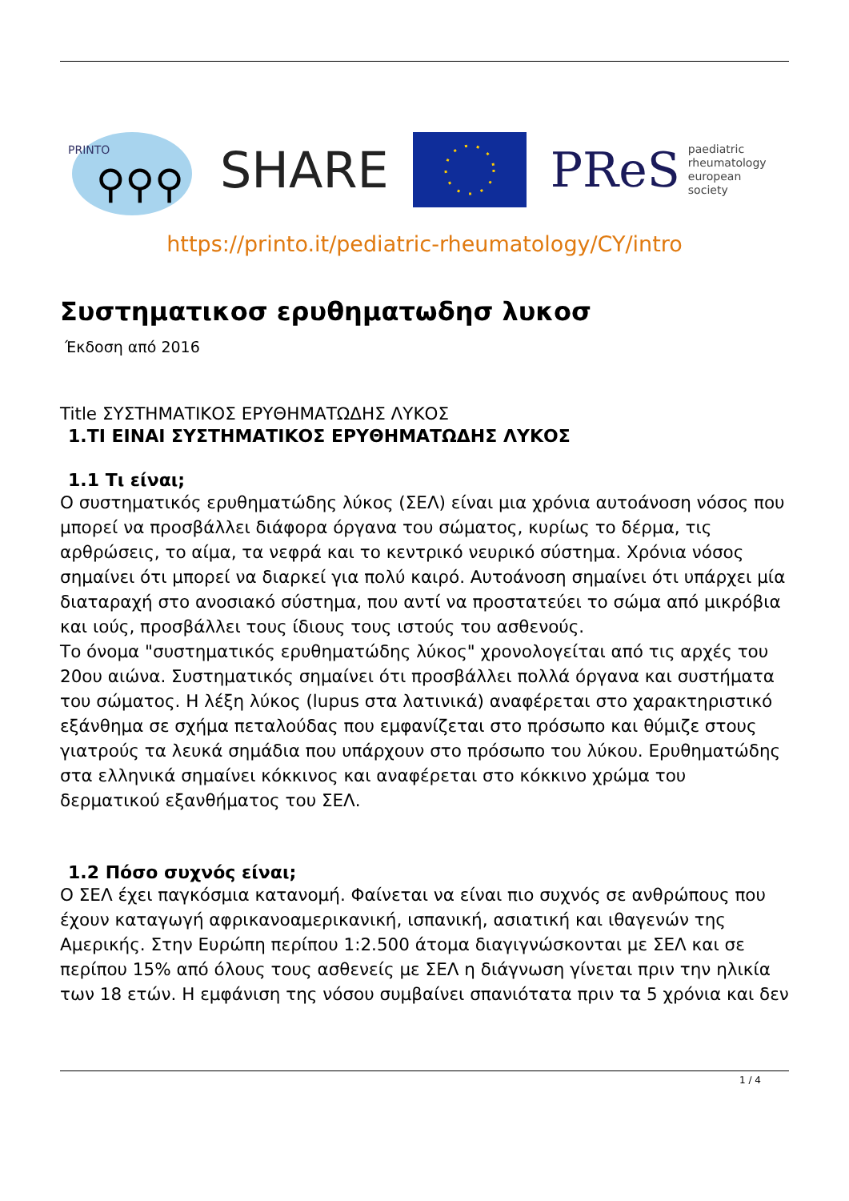PRINTO
⚲⚲⚲
SHARE
PReS paediatric
rheumatology
european
society
https://printo.it/pediatric-rheumatology/CY/intro
Συστηματικοσ ερυθηματωδησ λυκοσ
Έκδοση από 2016
Title ΣΥΣΤΗΜΑΤΙΚΟΣ ΕΡΥΘΗΜΑΤΩΔΗΣ ΛΥΚΟΣ
1.ΤΙ ΕΙΝΑΙ ΣΥΣΤΗΜΑΤΙΚΟΣ ΕΡΥΘΗΜΑΤΩΔΗΣ ΛΥΚΟΣ
1.1 Τι είναι;
Ο συστηματικός ερυθηματώδης λύκος (ΣΕΛ) είναι μια χρόνια αυτοάνοση νόσος που μπορεί να προσβάλλει διάφορα όργανα του σώματος, κυρίως το δέρμα, τις αρθρώσεις, το αίμα, τα νεφρά και το κεντρικό νευρικό σύστημα. Χρόνια νόσος σημαίνει ότι μπορεί να διαρκεί για πολύ καιρό. Αυτοάνοση σημαίνει ότι υπάρχει μία διαταραχή στο ανοσιακό σύστημα, που αντί να προστατεύει το σώμα από μικρόβια και ιούς, προσβάλλει τους ίδιους τους ιστούς του ασθενούς.
Το όνομα "συστηματικός ερυθηματώδης λύκος" χρονολογείται από τις αρχές του 20ου αιώνα. Συστηματικός σημαίνει ότι προσβάλλει πολλά όργανα και συστήματα του σώματος. Η λέξη λύκος (lupus στα λατινικά) αναφέρεται στο χαρακτηριστικό εξάνθημα σε σχήμα πεταλούδας που εμφανίζεται στο πρόσωπο και θύμιζε στους γιατρούς τα λευκά σημάδια που υπάρχουν στο πρόσωπο του λύκου. Ερυθηματώδης στα ελληνικά σημαίνει κόκκινος και αναφέρεται στο κόκκινο χρώμα του δερματικού εξανθήματος του ΣΕΛ.
1.2 Πόσο συχνός είναι;
Ο ΣΕΛ έχει παγκόσμια κατανομή. Φαίνεται να είναι πιο συχνός σε ανθρώπους που έχουν καταγωγή αφρικανοαμερικανική, ισπανική, ασιατική και ιθαγενών της Αμερικής. Στην Ευρώπη περίπου 1:2.500 άτομα διαγιγνώσκονται με ΣΕΛ και σε περίπου 15% από όλους τους ασθενείς με ΣΕΛ η διάγνωση γίνεται πριν την ηλικία των 18 ετών. Η εμφάνιση της νόσου συμβαίνει σπανιότατα πριν τα 5 χρόνια και δεν
1 / 4